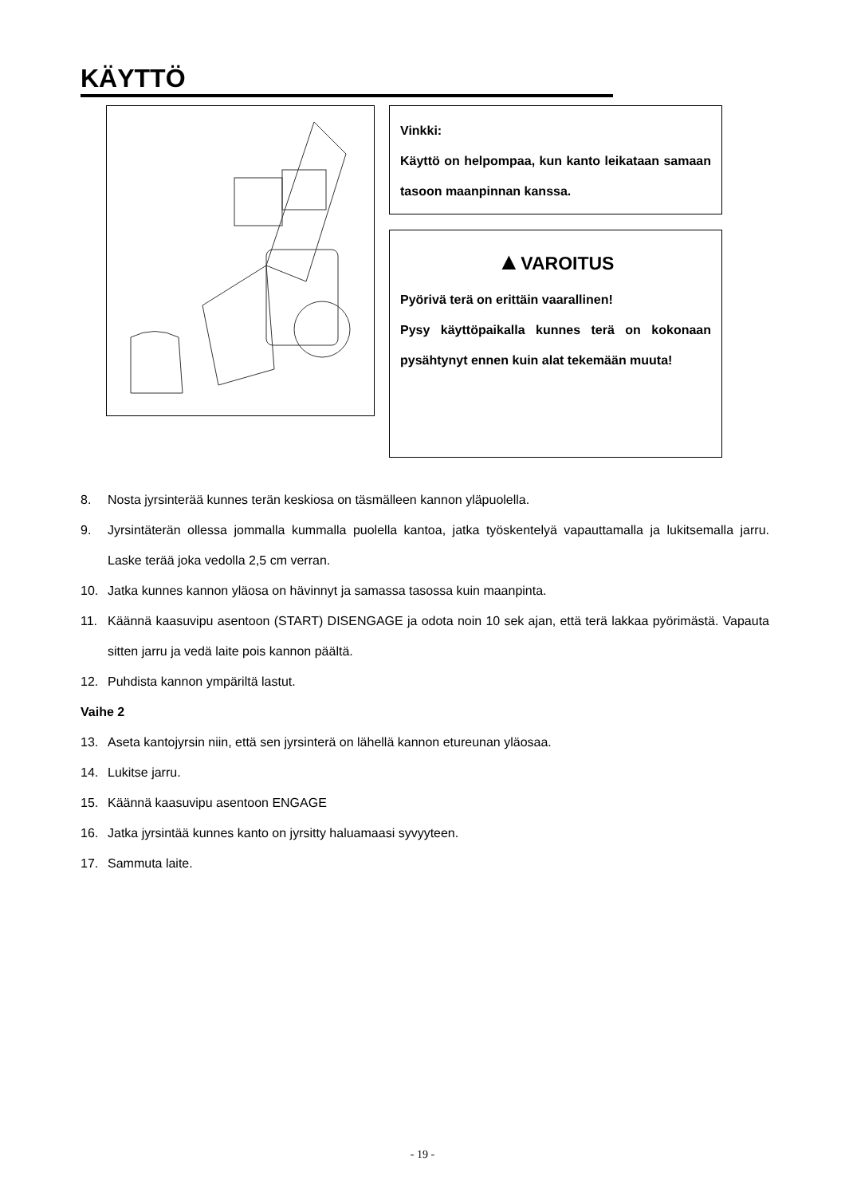KÄYTTÖ
Vinkki:
Käyttö on helpompaa, kun kanto leikataan samaan tasoon maanpinnan kanssa.
▲VAROITUS
Pyörivä terä on erittäin vaarallinen!
Pysy käyttöpaikalla kunnes terä on kokonaan pysähtynyt ennen kuin alat tekemään muuta!
8. Nosta jyrsinterää kunnes terän keskiosa on täsmälleen kannon yläpuolella.
9. Jyrsintäterän ollessa jommalla kummalla puolella kantoa, jatka työskentelyä vapauttamalla ja lukitsemalla jarru. Laske terää joka vedolla 2,5 cm verran.
10. Jatka kunnes kannon yläosa on hävinnyt ja samassa tasossa kuin maanpinta.
11. Käännä kaasuvipu asentoon (START) DISENGAGE ja odota noin 10 sek ajan, että terä lakkaa pyörimästä. Vapauta sitten jarru ja vedä laite pois kannon päältä.
12. Puhdista kannon ympäriltä lastut.
Vaihe 2
13. Aseta kantojyrsin niin, että sen jyrsinterä on lähellä kannon etureunan yläosaa.
14. Lukitse jarru.
15. Käännä kaasuvipu asentoon ENGAGE
16. Jatka jyrsintää kunnes kanto on jyrsitty haluamaasi syvyyteen.
17. Sammuta laite.
- 19 -